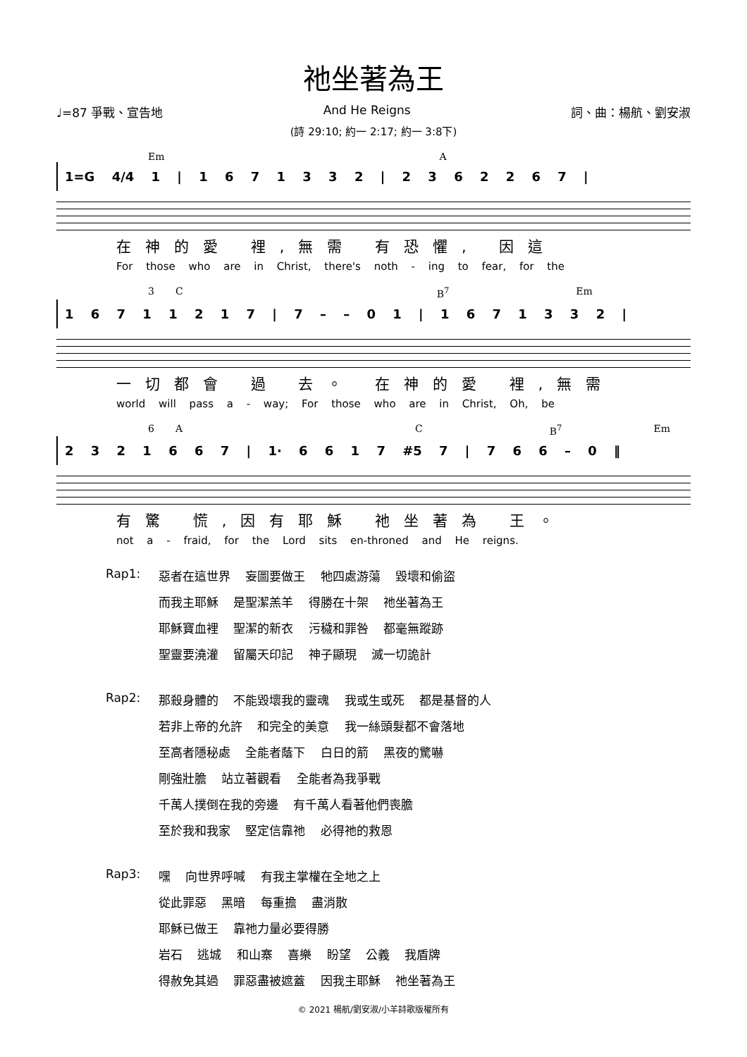祂坐著為王
♩=87 爭戰、宣告地 And He Reigns 詞、曲：楊航、劉安淑
(詩 29:10; 約一 2:17; 約一 3:8下)
Em A
1=G 4/4 1 | 1 6 7 1 3 3 2 | 2 3 6 2 2 6 7 |
在神的愛 裡,無需 有恐懼, 因這
For those who are in Christ, there's noth - ing to fear, for the
3 C B<sup>7</sup> Em
1 6 7 1 1 2 1 7 | 7 – – 0 1 | 1 6 7 1 3 3 2 |
一切都會 過 去。 在神的愛 裡,無需
world will pass a - way; For those who are in Christ, Oh, be
6 A C B<sup>7</sup> Em
2 3 2 1 6 6 7 | 1· 6 6 1 7 #5 7 | 7 6 6 – 0 ‖
有驚 慌,因有耶穌 祂坐著為 王。
not a - fraid, for the Lord sits en-throned and He reigns.
Rap1: 惡者在這世界 妄圖要做王 牠四處游蕩 毀壞和偷盜
而我主耶穌 是聖潔羔羊 得勝在十架 祂坐著為王
耶穌寶血裡 聖潔的新衣 污穢和罪咎 都毫無蹤跡
聖靈要澆灌 留屬天印記 神子顯現 滅一切詭計
Rap2: 那殺身體的 不能毀壞我的靈魂 我或生或死 都是基督的人
若非上帝的允許 和完全的美意 我一絲頭髮都不會落地
至高者隱秘處 全能者蔭下 白日的箭 黑夜的驚嚇
剛強壯膽 站立著觀看 全能者為我爭戰
千萬人撲倒在我的旁邊 有千萬人看著他們喪膽
至於我和我家 堅定信靠祂 必得祂的救恩
Rap3: 嘿 向世界呼喊 有我主掌權在全地之上
從此罪惡 黑暗 每重擔 盡消散
耶穌已做王 靠祂力量必要得勝
岩石 逃城 和山寨 喜樂 盼望 公義 我盾牌
得赦免其過 罪惡盡被遮蓋 因我主耶穌 祂坐著為王
© 2021 楊航/劉安淑/小羊詩歌版權所有